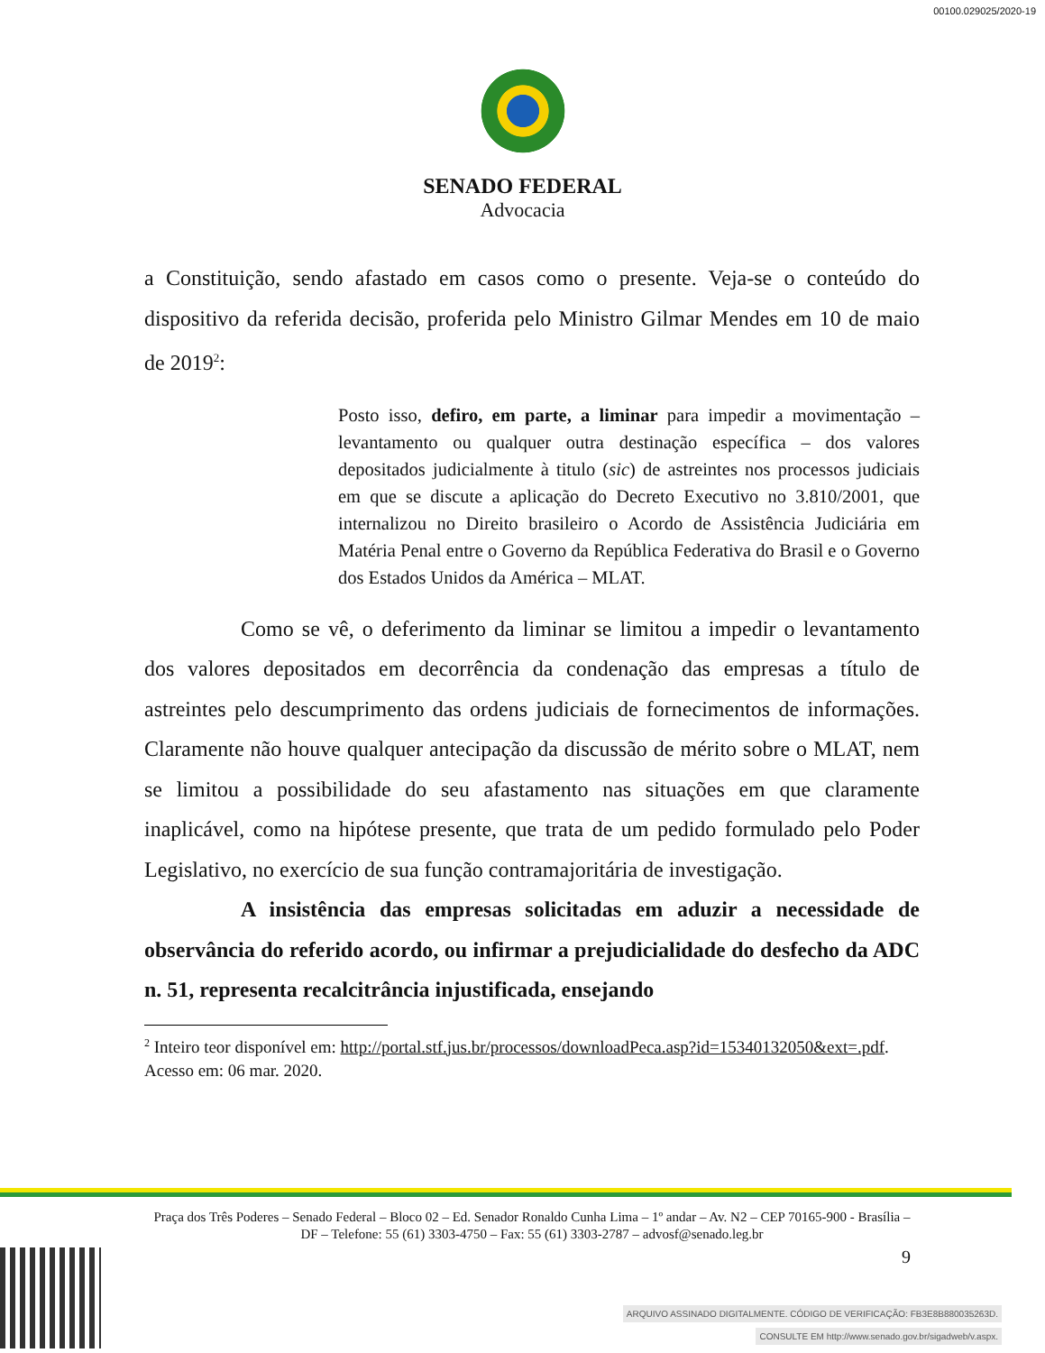00100.029025/2020-19
SENADO FEDERAL
Advocacia
a Constituição, sendo afastado em casos como o presente. Veja-se o conteúdo do dispositivo da referida decisão, proferida pelo Ministro Gilmar Mendes em 10 de maio de 2019<sup>2</sup>:
Posto isso, defiro, em parte, a liminar para impedir a movimentação – levantamento ou qualquer outra destinação específica – dos valores depositados judicialmente à titulo (sic) de astreintes nos processos judiciais em que se discute a aplicação do Decreto Executivo no 3.810/2001, que internalizou no Direito brasileiro o Acordo de Assistência Judiciária em Matéria Penal entre o Governo da República Federativa do Brasil e o Governo dos Estados Unidos da América – MLAT.
Como se vê, o deferimento da liminar se limitou a impedir o levantamento dos valores depositados em decorrência da condenação das empresas a título de astreintes pelo descumprimento das ordens judiciais de fornecimentos de informações. Claramente não houve qualquer antecipação da discussão de mérito sobre o MLAT, nem se limitou a possibilidade do seu afastamento nas situações em que claramente inaplicável, como na hipótese presente, que trata de um pedido formulado pelo Poder Legislativo, no exercício de sua função contramajoritária de investigação.
A insistência das empresas solicitadas em aduzir a necessidade de observância do referido acordo, ou infirmar a prejudicialidade do desfecho da ADC n. 51, representa recalcitrância injustificada, ensejando
<sup>2</sup> Inteiro teor disponível em: http://portal.stf.jus.br/processos/downloadPeca.asp?id=15340132050&ext=.pdf. Acesso em: 06 mar. 2020.
Praça dos Três Poderes – Senado Federal – Bloco 02 – Ed. Senador Ronaldo Cunha Lima – 1º andar – Av. N2 – CEP 70165-900 - Brasília – DF – Telefone: 55 (61) 3303-4750 – Fax: 55 (61) 3303-2787 – advosf@senado.leg.br
9
ARQUIVO ASSINADO DIGITALMENTE. CÓDIGO DE VERIFICAÇÃO: FB3E8B880035263D.
CONSULTE EM http://www.senado.gov.br/sigadweb/v.aspx.